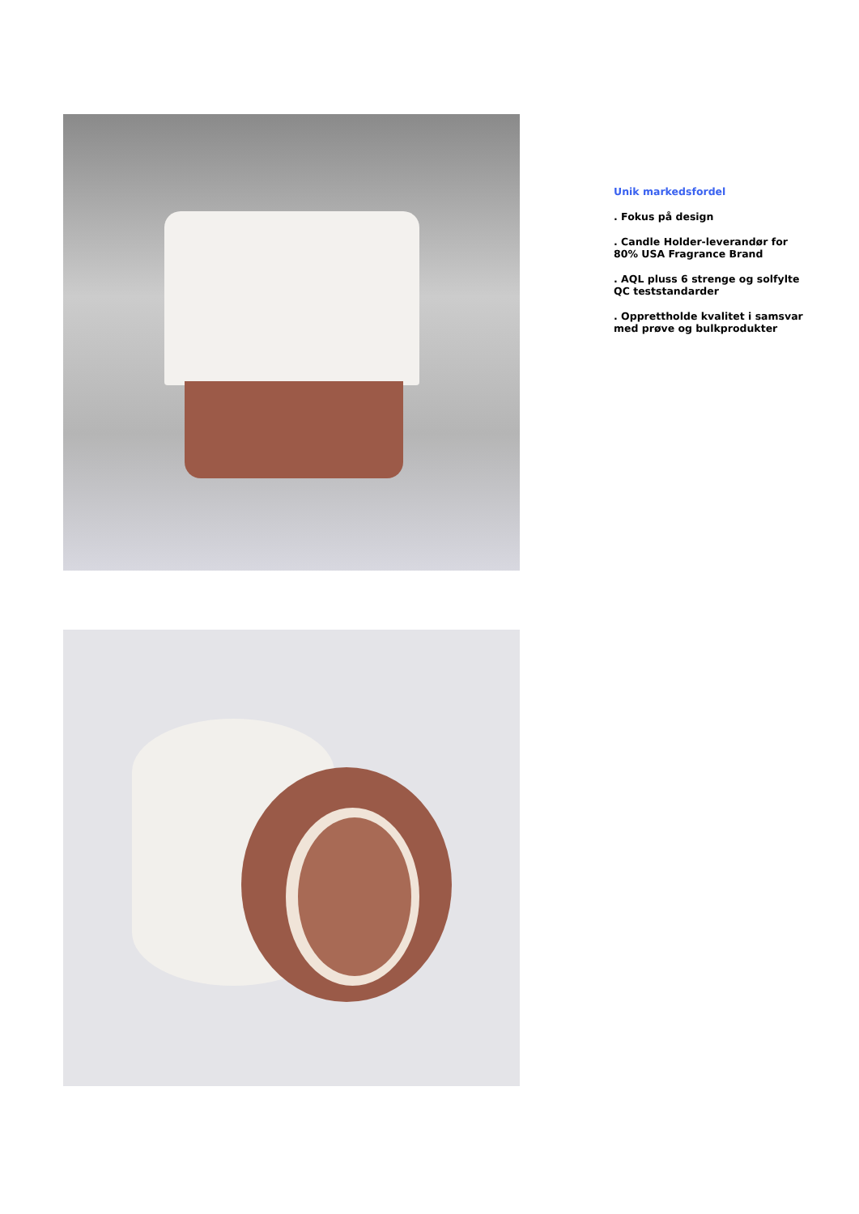Unik markedsfordel
. Fokus på design
. Candle Holder-leverandør for 80% USA Fragrance Brand
. AQL pluss 6 strenge og solfylte QC teststandarder
. Opprettholde kvalitet i samsvar med prøve og bulkprodukter